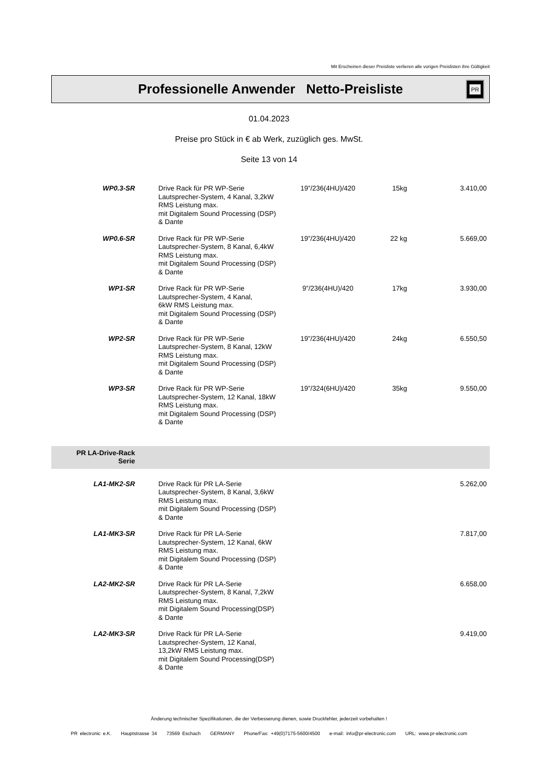Mit Erscheinen dieser Preisliste verlieren alle vorigen Preislisten ihre Gültigkeit
Professionelle Anwender Netto-Preisliste
PR
01.04.2023
Preise pro Stück in € ab Werk, zuzüglich ges. MwSt.
Seite 13 von 14
| WP0.3-SR | Drive Rack für PR WP-Serie Lautsprecher-System, 4 Kanal, 3,2kW RMS Leistung max. mit Digitalem Sound Processing (DSP) & Dante | 19”/236(4HU)/420 | 15kg | 3.410,00 |
| WP0.6-SR | Drive Rack für PR WP-Serie Lautsprecher-System, 8 Kanal, 6,4kW RMS Leistung max. mit Digitalem Sound Processing (DSP) & Dante | 19”/236(4HU)/420 | 22 kg | 5.669,00 |
| WP1-SR | Drive Rack für PR WP-Serie Lautsprecher-System, 4 Kanal, 6kW RMS Leistung max. mit Digitalem Sound Processing (DSP) & Dante | 9”/236(4HU)/420 | 17kg | 3.930,00 |
| WP2-SR | Drive Rack für PR WP-Serie Lautsprecher-System, 8 Kanal, 12kW RMS Leistung max. mit Digitalem Sound Processing (DSP) & Dante | 19”/236(4HU)/420 | 24kg | 6.550,50 |
| WP3-SR | Drive Rack für PR WP-Serie Lautsprecher-System, 12 Kanal, 18kW RMS Leistung max. mit Digitalem Sound Processing (DSP) & Dante | 19”/324(6HU)/420 | 35kg | 9.550,00 |
| PR LA-Drive-Rack Serie | | | | |
| LA1-MK2-SR | Drive Rack für PR LA-Serie Lautsprecher-System, 8 Kanal, 3,6kW RMS Leistung max. mit Digitalem Sound Processing (DSP) & Dante | | | 5.262,00 |
| LA1-MK3-SR | Drive Rack für PR LA-Serie Lautsprecher-System, 12 Kanal, 6kW RMS Leistung max. mit Digitalem Sound Processing (DSP) & Dante | | | 7.817,00 |
| LA2-MK2-SR | Drive Rack für PR LA-Serie Lautsprecher-System, 8 Kanal, 7,2kW RMS Leistung max. mit Digitalem Sound Processing(DSP) & Dante | | | 6.658,00 |
| LA2-MK3-SR | Drive Rack für PR LA-Serie Lautsprecher-System, 12 Kanal, 13,2kW RMS Leistung max. mit Digitalem Sound Processing(DSP) & Dante | | | 9.419,00 |
Änderung technischer Spezifikationen, die der Verbesserung dienen, sowie Druckfehler, jederzeit vorbehalten !
PR electronic e.K. Hauptstrasse 34 73569 Eschach GERMANY Phone/Fax: +49(0)7175-5600/4500 e-mail: info@pr-electronic.com URL: www.pr-electronic.com